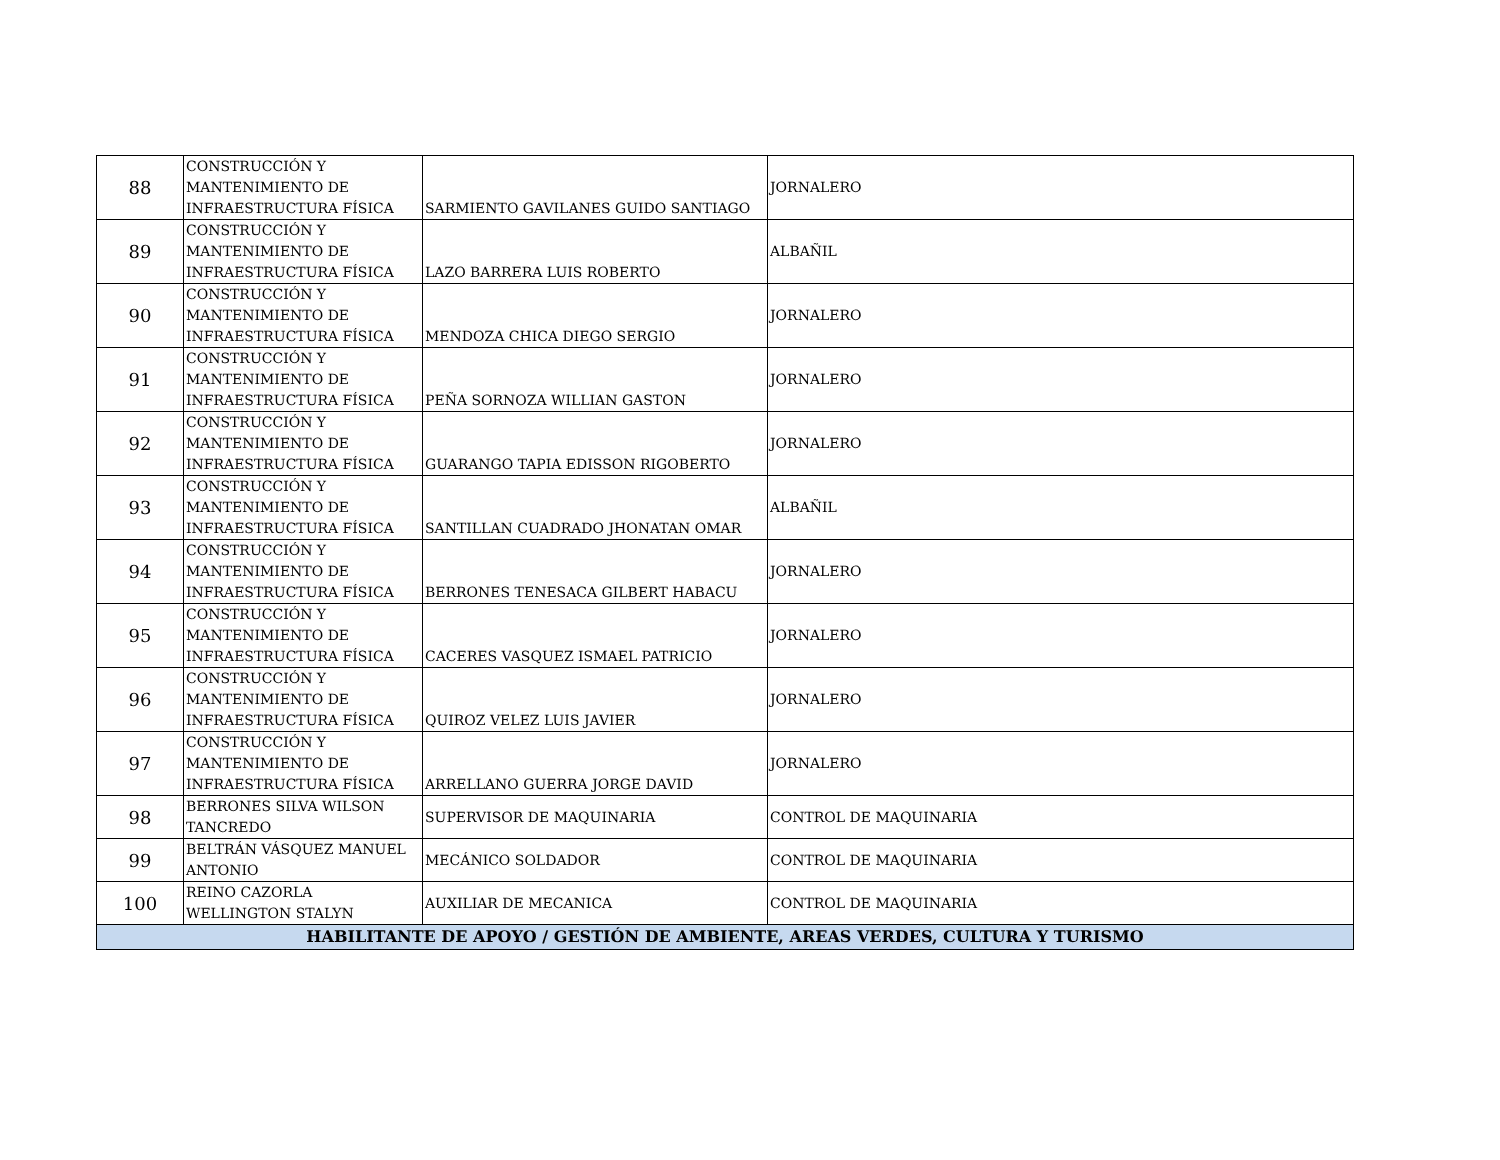| 88 | CONSTRUCCIÓN Y MANTENIMIENTO DE INFRAESTRUCTURA FÍSICA | SARMIENTO GAVILANES GUIDO SANTIAGO | JORNALERO |
| 89 | CONSTRUCCIÓN Y MANTENIMIENTO DE INFRAESTRUCTURA FÍSICA | LAZO BARRERA LUIS ROBERTO | ALBAÑIL |
| 90 | CONSTRUCCIÓN Y MANTENIMIENTO DE INFRAESTRUCTURA FÍSICA | MENDOZA CHICA DIEGO SERGIO | JORNALERO |
| 91 | CONSTRUCCIÓN Y MANTENIMIENTO DE INFRAESTRUCTURA FÍSICA | PEÑA SORNOZA WILLIAN GASTON | JORNALERO |
| 92 | CONSTRUCCIÓN Y MANTENIMIENTO DE INFRAESTRUCTURA FÍSICA | GUARANGO TAPIA EDISSON RIGOBERTO | JORNALERO |
| 93 | CONSTRUCCIÓN Y MANTENIMIENTO DE INFRAESTRUCTURA FÍSICA | SANTILLAN CUADRADO JHONATAN OMAR | ALBAÑIL |
| 94 | CONSTRUCCIÓN Y MANTENIMIENTO DE INFRAESTRUCTURA FÍSICA | BERRONES TENESACA GILBERT HABACU | JORNALERO |
| 95 | CONSTRUCCIÓN Y MANTENIMIENTO DE INFRAESTRUCTURA FÍSICA | CACERES VASQUEZ ISMAEL PATRICIO | JORNALERO |
| 96 | CONSTRUCCIÓN Y MANTENIMIENTO DE INFRAESTRUCTURA FÍSICA | QUIROZ VELEZ LUIS JAVIER | JORNALERO |
| 97 | CONSTRUCCIÓN Y MANTENIMIENTO DE INFRAESTRUCTURA FÍSICA | ARRELLANO GUERRA JORGE DAVID | JORNALERO |
| 98 | BERRONES SILVA WILSON TANCREDO | SUPERVISOR DE MAQUINARIA | CONTROL DE MAQUINARIA |
| 99 | BELTRÁN VÁSQUEZ MANUEL ANTONIO | MECÁNICO SOLDADOR | CONTROL DE MAQUINARIA |
| 100 | REINO CAZORLA WELLINGTON STALYN | AUXILIAR DE MECANICA | CONTROL DE MAQUINARIA |
| HABILITANTE DE APOYO / GESTIÓN DE AMBIENTE, AREAS VERDES, CULTURA Y TURISMO | | | |